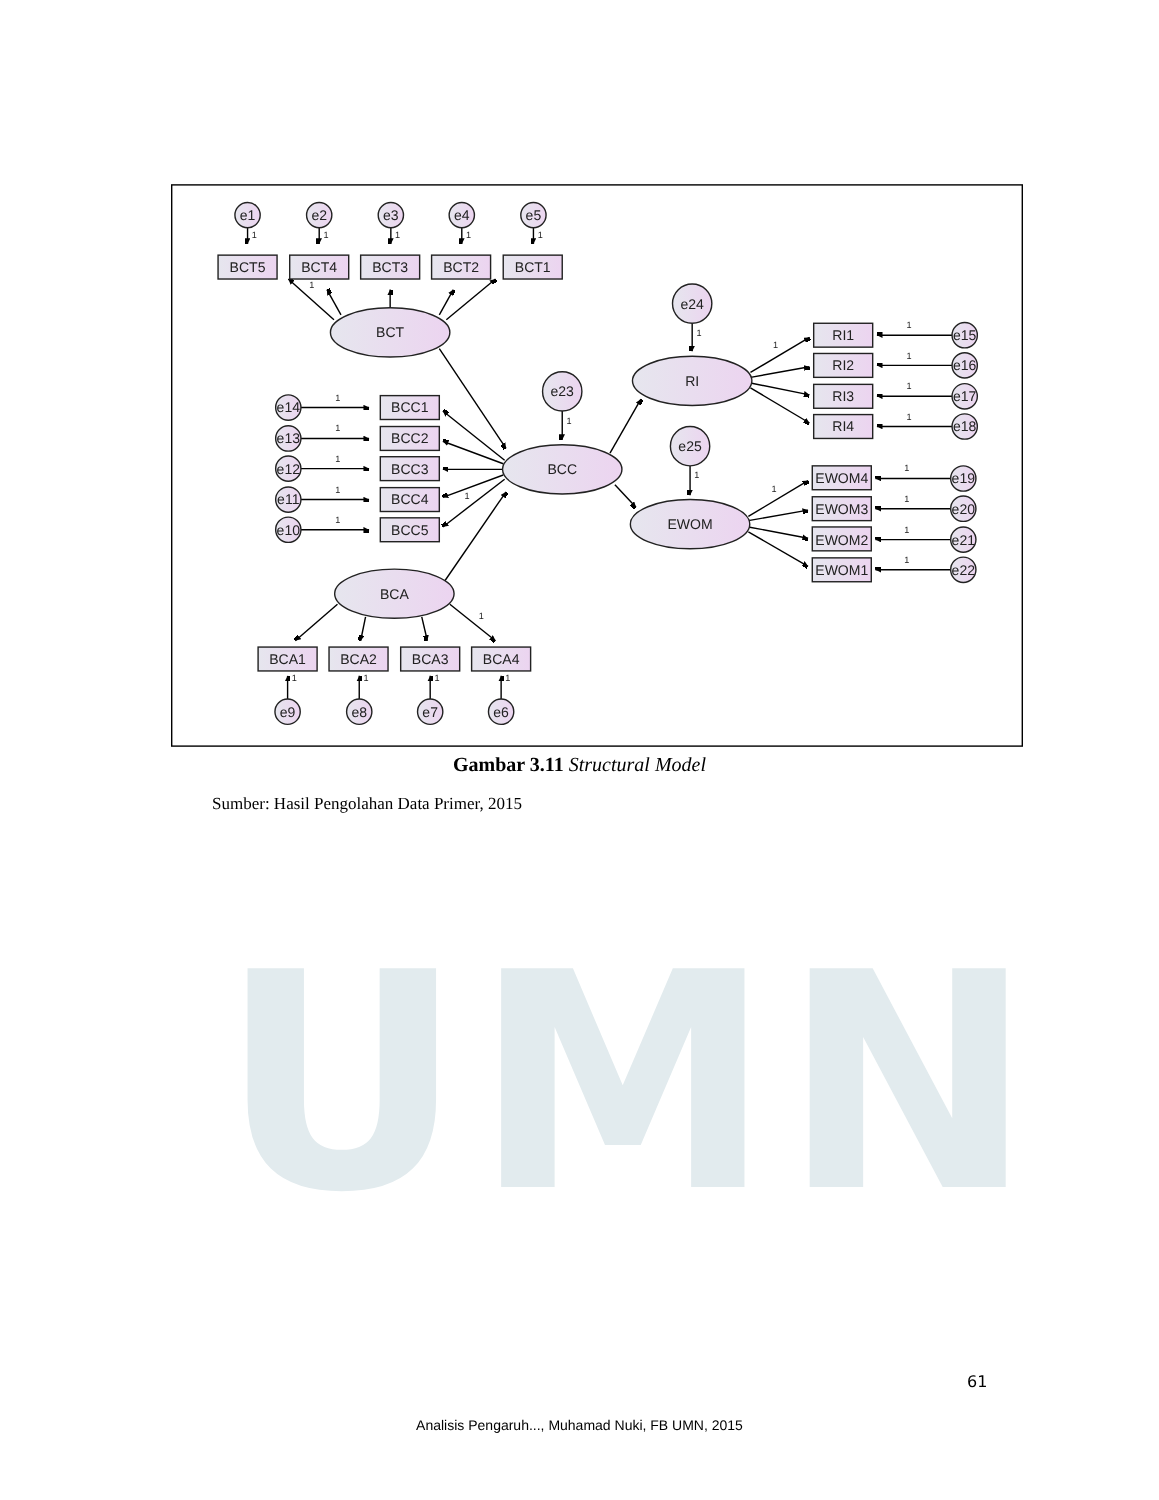e1
e2
e3
e4
e5
BCT5
BCT4
BCT3
BCT2
BCT1
e24
RI1
e15
BCT
RI
RI2
e16
e23
e14
BCC1
RI3
e17
e13
BCC2
RI4
e18
e25
e12
BCC3
BCC
EWOM4
e19
e11
BCC4
EWOM3
e20
EWOM
e10
BCC5
EWOM2
e21
EWOM1
e22
BCA
BCA1
BCA2
BCA3
BCA4
e9
e8
e7
e6
1
1
1
1
1
1
1
1
1
1
1
1
1
1
1
1
1
1
1
1
1
1
1
1
1
1
1
1
1
1
Gambar 3.11 Structural Model
Sumber: Hasil Pengolahan Data Primer, 2015
UMN
61
Analisis Pengaruh..., Muhamad Nuki, FB UMN, 2015